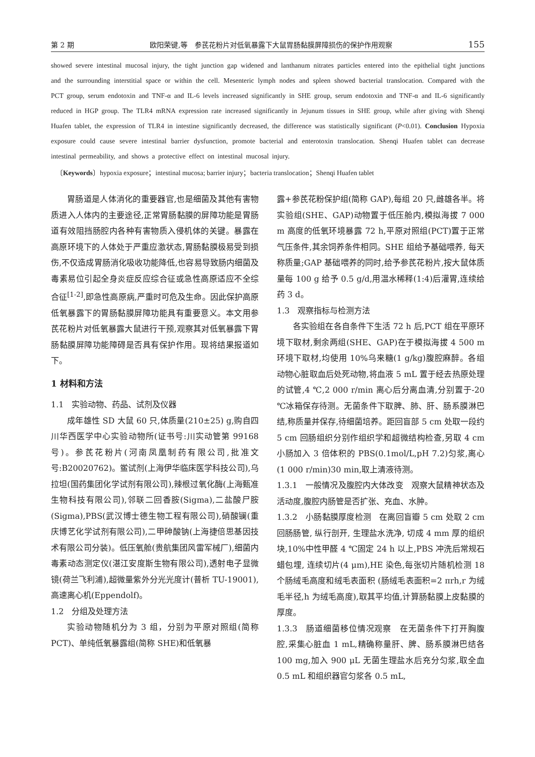第 2 期 欧阳荣键,等　参芪花粉片对低氧暴露下大鼠胃肠黏膜屏障损伤的保护作用观察 155
showed severe intestinal mucosal injury, the tight junction gap widened and lanthanum nitrates particles entered into the epithelial tight junctions and the surrounding interstitial space or within the cell. Mesenteric lymph nodes and spleen showed bacterial translocation. Compared with the PCT group, serum endotoxin and TNF-α and IL-6 levels increased significantly in SHE group, serum endotoxin and TNF-α and IL-6 significantly reduced in HGP group. The TLR4 mRNA expression rate increased significantly in Jejunum tissues in SHE group, while after giving with Shenqi Huafen tablet, the expression of TLR4 in intestine significantly decreased, the difference was statistically significant (P<0.01). Conclusion Hypoxia exposure could cause severe intestinal barrier dysfunction, promote bacterial and enterotoxin translocation. Shenqi Huafen tablet can decrease intestinal permeability, and shows a protective effect on intestinal mucosal injury.
〔Keywords〕hypoxia exposure；intestinal mucosa; barrier injury；bacteria translocation；Shenqi Huafen tablet
胃肠道是人体消化的重要器官,也是细菌及其他有害物质进入人体内的主要途径,正常胃肠黏膜的屏障功能是胃肠道有效阻挡肠腔内各种有害物质入侵机体的关键。暴露在高原环境下的人体处于严重应激状态,胃肠黏膜极易受到损伤,不仅造成胃肠消化吸收功能降低,也容易导致肠内细菌及毒素易位引起全身炎症反应综合征或急性高原适应不全综合征<sup>[1-2]</sup>,即急性高原病,严重时可危及生命。因此保护高原低氧暴露下的胃肠黏膜屏障功能具有重要意义。本文用参芪花粉片对低氧暴露大鼠进行干预,观察其对低氧暴露下胃肠黏膜屏障功能障碍是否具有保护作用。现将结果报道如下。
1 材料和方法
1.1　实验动物、药品、试剂及仪器
成年雄性 SD 大鼠 60 只,体质量(210±25) g,购自四川华西医学中心实验动物所(证书号:川实动管第 99168 号)。参芪花粉片(河南凤凰制药有限公司,批准文号:B20020762)。鲎试剂(上海伊华临床医学科技公司),乌拉坦(国药集团化学试剂有限公司),辣根过氧化酶(上海甄准生物科技有限公司),邻联二回香胺(Sigma),二盐酸尸胺(Sigma),PBS(武汉博士德生物工程有限公司),硝酸镧(重庆博艺化学试剂有限公司),二甲砷酸钠(上海捷倍思基因技术有限公司分装)。低压氧舱(贵航集团风雷军械厂),细菌内毒素动态测定仪(湛江安度斯生物有限公司),透射电子显微镜(荷兰飞利浦),超微量紫外分光光度计(普析 TU-19001),高速离心机(Eppendolf)。
1.2　分组及处理方法
实验动物随机分为 3 组，分别为平原对照组(简称 PCT)、单纯低氧暴露组(简称 SHE)和低氧暴
露+参芪花粉保护组(简称 GAP),每组 20 只,雌雄各半。将实验组(SHE、GAP)动物置于低压舱内,模拟海拔 7 000 m 高度的低氧环境暴露 72 h,平原对照组(PCT)置于正常气压条件,其余饲养条件相同。SHE 组给予基础喂养, 每天称质量;GAP 基础喂养的同时,给予参芪花粉片,按大鼠体质量每 100 g 给予 0.5 g/d,用温水稀释(1:4)后灌胃,连续给药 3 d。
1.3　观察指标与检测方法
各实验组在各自条件下生活 72 h 后,PCT 组在平原环境下取材,剩余两组(SHE、GAP)在于模拟海拔 4 500 m 环境下取材,均使用 10%乌来糖(1 g/kg)腹腔麻醉。各组动物心脏取血后处死动物,将血液 5 mL 置于经去热原处理的试管,4 ℃,2 000 r/min 离心后分离血清,分别置于-20 ℃冰箱保存待测。无菌条件下取脾、肺、肝、肠系膜淋巴结,称质量并保存,待细菌培养。距回盲部 5 cm 处取一段约 5 cm 回肠组织分别作组织学和超微结构检查,另取 4 cm 小肠加入 3 倍体积的 PBS(0.1mol/L,pH 7.2)匀浆,离心(1 000 r/min)30 min,取上清液待测。
1.3.1　一般情况及腹腔内大体改变　观察大鼠精神状态及活动度,腹腔内肠管是否扩张、充血、水肿。
1.3.2　小肠黏膜厚度检测　在离回盲瓣 5 cm 处取 2 cm 回肠肠管, 纵行剖开, 生理盐水洗净, 切成 4 mm 厚的组织块,10%中性甲醛 4 ℃固定 24 h 以上,PBS 冲洗后常规石蜡包埋, 连续切片(4 μm),HE 染色,每张切片随机检测 18 个肠绒毛高度和绒毛表面积 (肠绒毛表面积=2 πrh,r 为绒毛半径,h 为绒毛高度),取其平均值,计算肠黏膜上皮黏膜的厚度。
1.3.3　肠道细菌移位情况观察　在无菌条件下打开胸腹腔,采集心脏血 1 mL,精确称量肝、脾、肠系膜淋巴结各 100 mg,加入 900 μL 无菌生理盐水后充分匀浆,取全血 0.5 mL 和组织器官匀浆各 0.5 mL,